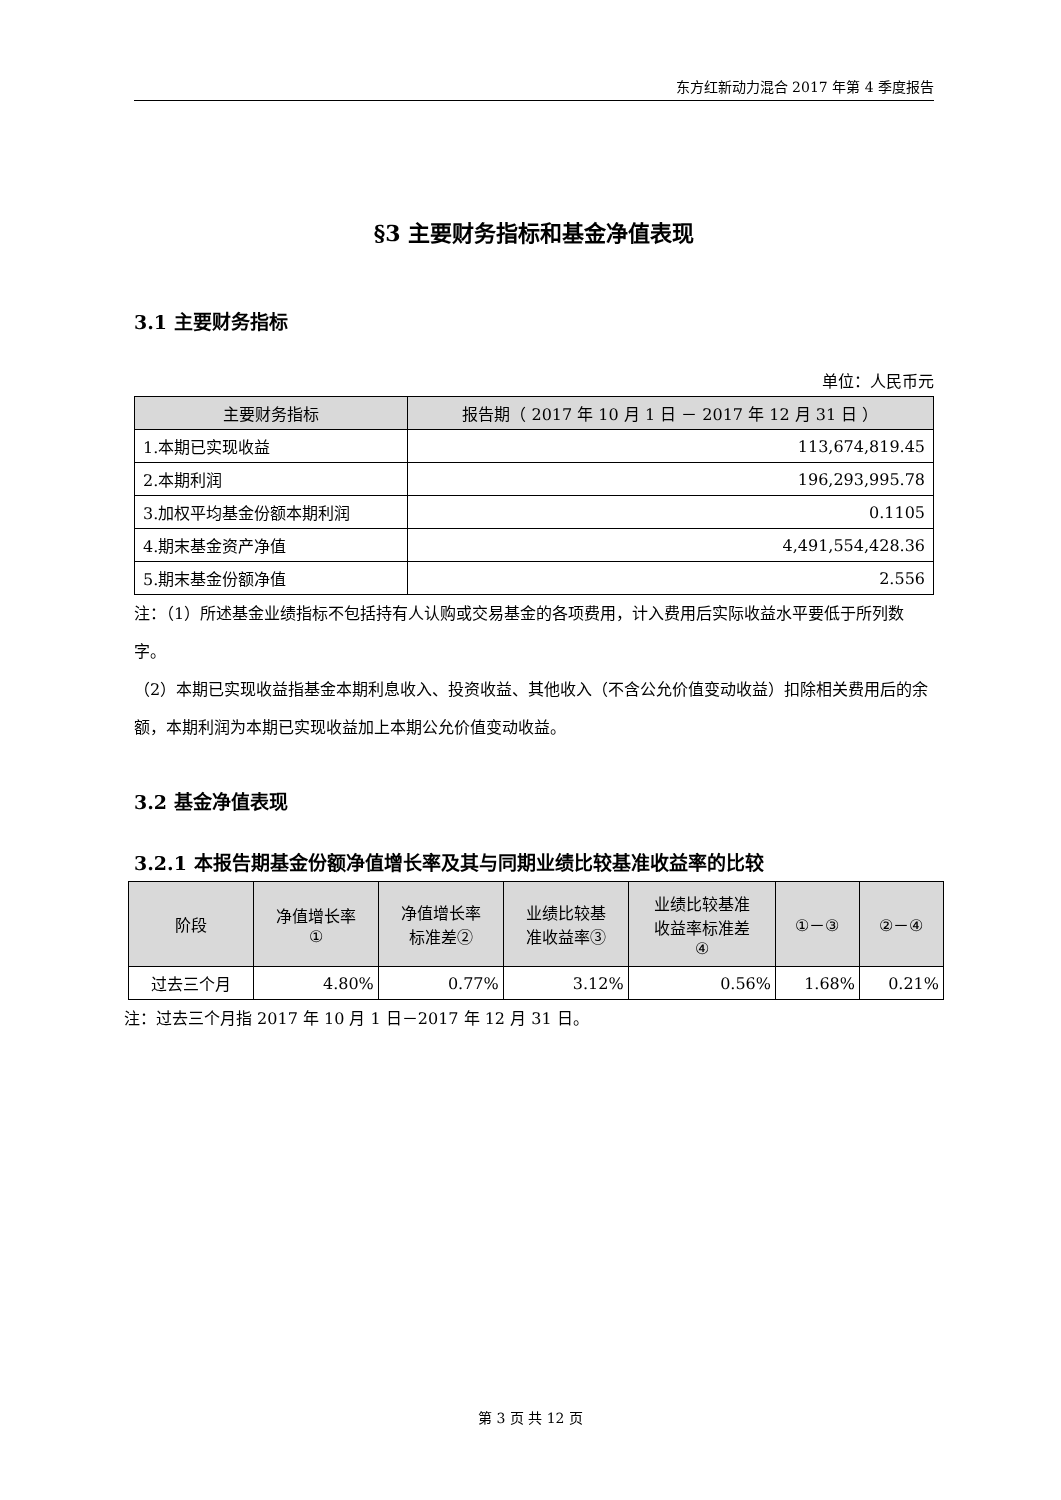东方红新动力混合 2017 年第 4 季度报告
§3 主要财务指标和基金净值表现
3.1 主要财务指标
单位：人民币元
| 主要财务指标 | 报告期（ 2017 年 10 月 1 日 － 2017 年 12 月 31 日 ） |
| --- | --- |
| 1.本期已实现收益 | 113,674,819.45 |
| 2.本期利润 | 196,293,995.78 |
| 3.加权平均基金份额本期利润 | 0.1105 |
| 4.期末基金资产净值 | 4,491,554,428.36 |
| 5.期末基金份额净值 | 2.556 |
注：（1）所述基金业绩指标不包括持有人认购或交易基金的各项费用，计入费用后实际收益水平要低于所列数字。
（2）本期已实现收益指基金本期利息收入、投资收益、其他收入（不含公允价值变动收益）扣除相关费用后的余额，本期利润为本期已实现收益加上本期公允价值变动收益。
3.2 基金净值表现
3.2.1 本报告期基金份额净值增长率及其与同期业绩比较基准收益率的比较
| 阶段 | 净值增长率 ① | 净值增长率 标准差② | 业绩比较基 准收益率③ | 业绩比较基准 收益率标准差 ④ | ①－③ | ②－④ |
| --- | --- | --- | --- | --- | --- | --- |
| 过去三个月 | 4.80% | 0.77% | 3.12% | 0.56% | 1.68% | 0.21% |
注：过去三个月指 2017 年 10 月 1 日－2017 年 12 月 31 日。
第 3 页 共 12 页